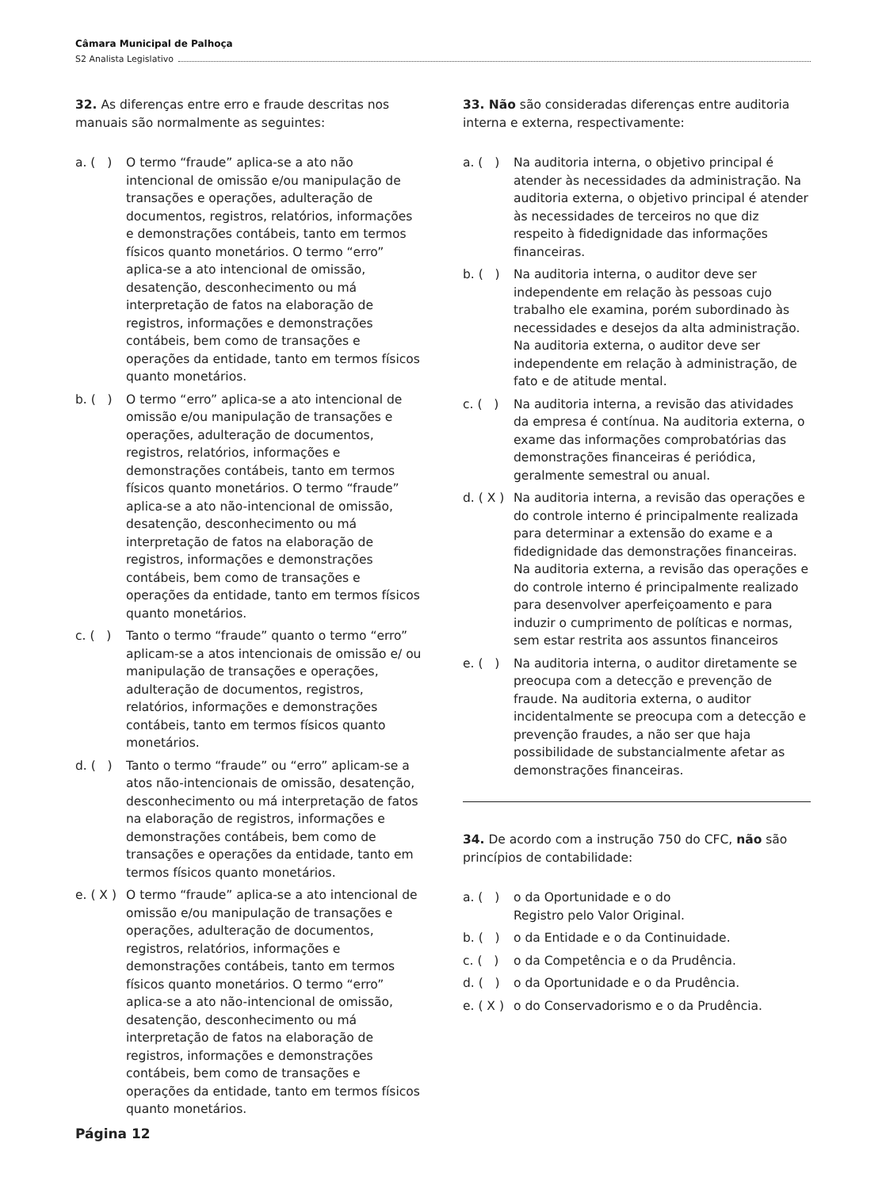Câmara Municipal de Palhoça
S2 Analista Legislativo
32. As diferenças entre erro e fraude descritas nos manuais são normalmente as seguintes:
a. ( )
O termo “fraude” aplica-se a ato não intencional de omissão e/ou manipulação de transações e operações, adulteração de documentos, registros, relatórios, informações e demonstrações contábeis, tanto em termos físicos quanto monetários. O termo “erro” aplica-se a ato intencional de omissão, desatenção, desconhecimento ou má interpretação de fatos na elaboração de registros, informações e demonstrações contábeis, bem como de transações e operações da entidade, tanto em termos físicos quanto monetários.
b. ( )
O termo “erro” aplica-se a ato intencional de omissão e/ou manipulação de transações e operações, adulteração de documentos, registros, relatórios, informações e demonstrações contábeis, tanto em termos físicos quanto monetários. O termo “fraude” aplica-se a ato não-intencional de omissão, desatenção, desconhecimento ou má interpretação de fatos na elaboração de registros, informações e demonstrações contábeis, bem como de transações e operações da entidade, tanto em termos físicos quanto monetários.
c. ( )
Tanto o termo “fraude” quanto o termo “erro” aplicam-se a atos intencionais de omissão e/ ou manipulação de transações e operações, adulteração de documentos, registros, relatórios, informações e demonstrações contábeis, tanto em termos físicos quanto monetários.
d. ( )
Tanto o termo “fraude” ou “erro” aplicam-se a atos não-intencionais de omissão, desatenção, desconhecimento ou má interpretação de fatos na elaboração de registros, informações e demonstrações contábeis, bem como de transações e operações da entidade, tanto em termos físicos quanto monetários.
e. ( X )
O termo “fraude” aplica-se a ato intencional de omissão e/ou manipulação de transações e operações, adulteração de documentos, registros, relatórios, informações e demonstrações contábeis, tanto em termos físicos quanto monetários. O termo “erro” aplica-se a ato não-intencional de omissão, desatenção, desconhecimento ou má interpretação de fatos na elaboração de registros, informações e demonstrações contábeis, bem como de transações e operações da entidade, tanto em termos físicos quanto monetários.
33. Não são consideradas diferenças entre auditoria interna e externa, respectivamente:
a. ( )
Na auditoria interna, o objetivo principal é atender às necessidades da administração. Na auditoria externa, o objetivo principal é atender às necessidades de terceiros no que diz respeito à fidedignidade das informações financeiras.
b. ( )
Na auditoria interna, o auditor deve ser independente em relação às pessoas cujo trabalho ele examina, porém subordinado às necessidades e desejos da alta administração. Na auditoria externa, o auditor deve ser independente em relação à administração, de fato e de atitude mental.
c. ( )
Na auditoria interna, a revisão das atividades da empresa é contínua. Na auditoria externa, o exame das informações comprobatórias das demonstrações financeiras é periódica, geralmente semestral ou anual.
d. ( X )
Na auditoria interna, a revisão das operações e do controle interno é principalmente realizada para determinar a extensão do exame e a fidedignidade das demonstrações financeiras. Na auditoria externa, a revisão das operações e do controle interno é principalmente realizado para desenvolver aperfeiçoamento e para induzir o cumprimento de políticas e normas, sem estar restrita aos assuntos financeiros
e. ( )
Na auditoria interna, o auditor diretamente se preocupa com a detecção e prevenção de fraude. Na auditoria externa, o auditor incidentalmente se preocupa com a detecção e prevenção fraudes, a não ser que haja possibilidade de substancialmente afetar as demonstrações financeiras.
34. De acordo com a instrução 750 do CFC, não são princípios de contabilidade:
a. ( )
o da Oportunidade e o do
Registro pelo Valor Original.
b. ( )
o da Entidade e o da Continuidade.
c. ( )
o da Competência e o da Prudência.
d. ( )
o da Oportunidade e o da Prudência.
e. ( X )
o do Conservadorismo e o da Prudência.
Página 12